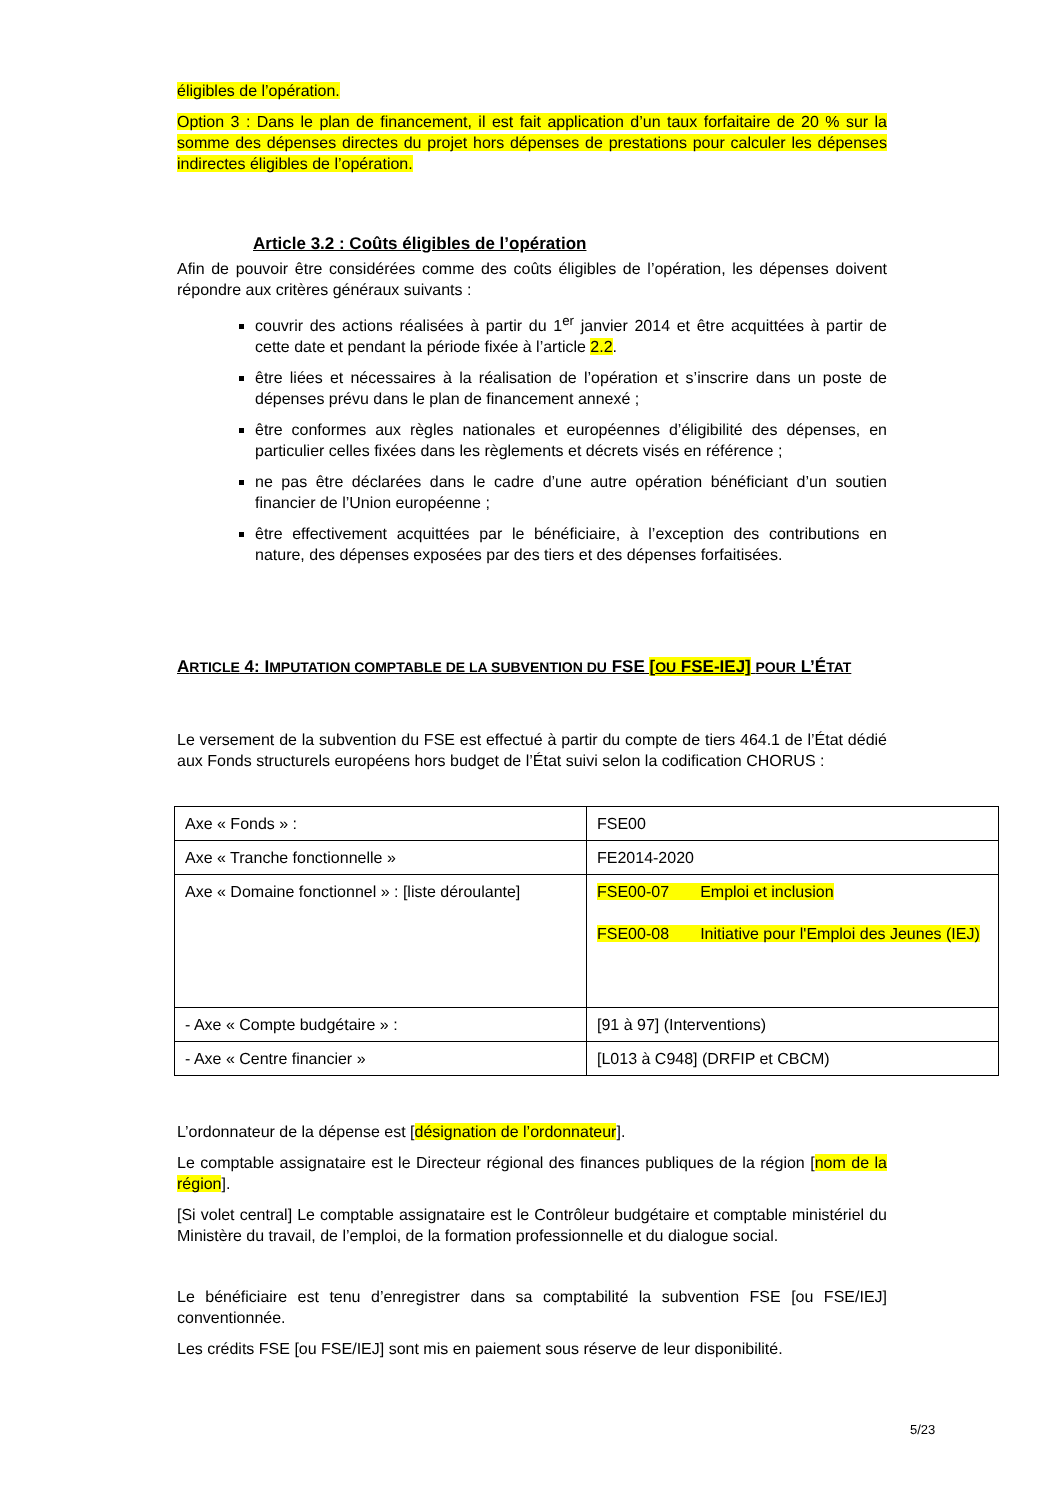éligibles de l’opération.
Option 3 : Dans le plan de financement, il est fait application d’un taux forfaitaire de 20 % sur la somme des dépenses directes du projet hors dépenses de prestations pour calculer les dépenses indirectes éligibles de l’opération.
Article 3.2 : Coûts éligibles de l’opération
Afin de pouvoir être considérées comme des coûts éligibles de l’opération, les dépenses doivent répondre aux critères généraux suivants :
couvrir des actions réalisées à partir du 1<sup>er</sup> janvier 2014 et être acquittées à partir de cette date et pendant la période fixée à l’article 2.2.
être liées et nécessaires à la réalisation de l’opération et s’inscrire dans un poste de dépenses prévu dans le plan de financement annexé ;
être conformes aux règles nationales et européennes d’éligibilité des dépenses, en particulier celles fixées dans les règlements et décrets visés en référence ;
ne pas être déclarées dans le cadre d’une autre opération bénéficiant d’un soutien financier de l’Union européenne ;
être effectivement acquittées par le bénéficiaire, à l’exception des contributions en nature, des dépenses exposées par des tiers et des dépenses forfaitisées.
ARTICLE 4: IMPUTATION COMPTABLE DE LA SUBVENTION DU FSE [OU FSE-IEJ] POUR L’ÉTAT
Le versement de la subvention du FSE est effectué à partir du compte de tiers 464.1 de l’État dédié aux Fonds structurels européens hors budget de l’État suivi selon la codification CHORUS :
| Axe « Fonds » : | FSE00 |
| Axe « Tranche fonctionnelle » | FE2014-2020 |
| Axe « Domaine fonctionnel » : [liste déroulante] | FSE00-07 Emploi et inclusion FSE00-08 Initiative pour l'Emploi des Jeunes (IEJ) |
| - Axe « Compte budgétaire » : | [91 à 97] (Interventions) |
| - Axe « Centre financier » | [L013 à C948] (DRFIP et CBCM) |
L’ordonnateur de la dépense est [désignation de l’ordonnateur].
Le comptable assignataire est le Directeur régional des finances publiques de la région [nom de la région].
[Si volet central] Le comptable assignataire est le Contrôleur budgétaire et comptable ministériel du Ministère du travail, de l’emploi, de la formation professionnelle et du dialogue social.
Le bénéficiaire est tenu d’enregistrer dans sa comptabilité la subvention FSE [ou FSE/IEJ] conventionnée.
Les crédits FSE [ou FSE/IEJ] sont mis en paiement sous réserve de leur disponibilité.
5/23